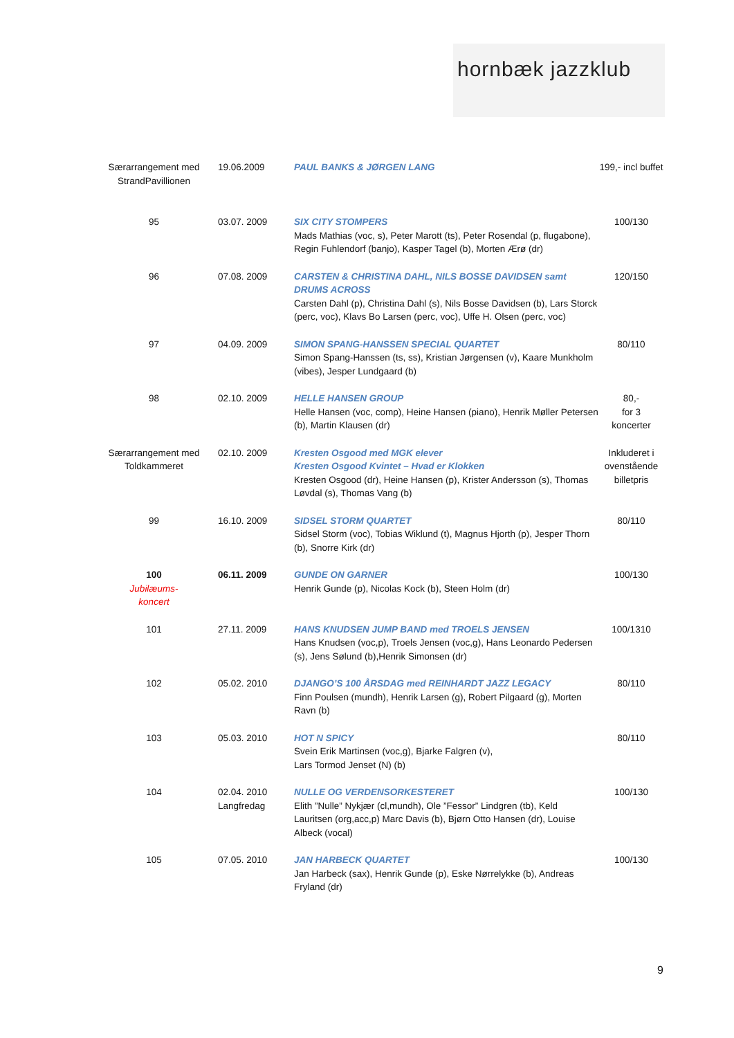hornbæk jazzklub
| Særarrangement med StrandPavillionen | 19.06.2009 | PAUL BANKS & JØRGEN LANG | 199,- incl buffet |
| 95 | 03.07. 2009 | SIX CITY STOMPERS Mads Mathias (voc, s), Peter Marott (ts), Peter Rosendal (p, flugabone), Regin Fuhlendorf (banjo), Kasper Tagel (b), Morten Ærø (dr) | 100/130 |
| 96 | 07.08. 2009 | CARSTEN & CHRISTINA DAHL, NILS BOSSE DAVIDSEN samt DRUMS ACROSS Carsten Dahl (p), Christina Dahl (s), Nils Bosse Davidsen (b), Lars Storck (perc, voc), Klavs Bo Larsen (perc, voc), Uffe H. Olsen (perc, voc) | 120/150 |
| 97 | 04.09. 2009 | SIMON SPANG-HANSSEN SPECIAL QUARTET Simon Spang-Hanssen (ts, ss), Kristian Jørgensen (v), Kaare Munkholm (vibes), Jesper Lundgaard (b) | 80/110 |
| 98 | 02.10. 2009 | HELLE HANSEN GROUP Helle Hansen (voc, comp), Heine Hansen (piano), Henrik Møller Petersen (b), Martin Klausen (dr) | 80,- for 3 koncerter |
| Særarrangement med Toldkammeret | 02.10. 2009 | Kresten Osgood med MGK elever Kresten Osgood Kvintet – Hvad er Klokken Kresten Osgood (dr), Heine Hansen (p), Krister Andersson (s), Thomas Løvdal (s), Thomas Vang (b) | Inkluderet i ovenstående billetpris |
| 99 | 16.10. 2009 | SIDSEL STORM QUARTET Sidsel Storm (voc), Tobias Wiklund (t), Magnus Hjorth (p), Jesper Thorn (b), Snorre Kirk (dr) | 80/110 |
| 100 Jubilæums- koncert | 06.11. 2009 | GUNDE ON GARNER Henrik Gunde (p), Nicolas Kock (b), Steen Holm (dr) | 100/130 |
| 101 | 27.11. 2009 | HANS KNUDSEN JUMP BAND med TROELS JENSEN Hans Knudsen (voc,p), Troels Jensen (voc,g), Hans Leonardo Pedersen (s), Jens Sølund (b),Henrik Simonsen (dr) | 100/1310 |
| 102 | 05.02. 2010 | DJANGO’S 100 ÅRSDAG med REINHARDT JAZZ LEGACY Finn Poulsen (mundh), Henrik Larsen (g), Robert Pilgaard (g), Morten Ravn (b) | 80/110 |
| 103 | 05.03. 2010 | HOT N SPICY Svein Erik Martinsen (voc,g), Bjarke Falgren (v), Lars Tormod Jenset (N) (b) | 80/110 |
| 104 | 02.04. 2010 Langfredag | NULLE OG VERDENSORKESTERET Elith ”Nulle” Nykjær (cl,mundh), Ole ”Fessor” Lindgren (tb), Keld Lauritsen (org,acc,p) Marc Davis (b), Bjørn Otto Hansen (dr), Louise Albeck (vocal) | 100/130 |
| 105 | 07.05. 2010 | JAN HARBECK QUARTET Jan Harbeck (sax), Henrik Gunde (p), Eske Nørrelykke (b), Andreas Fryland (dr) | 100/130 |
9